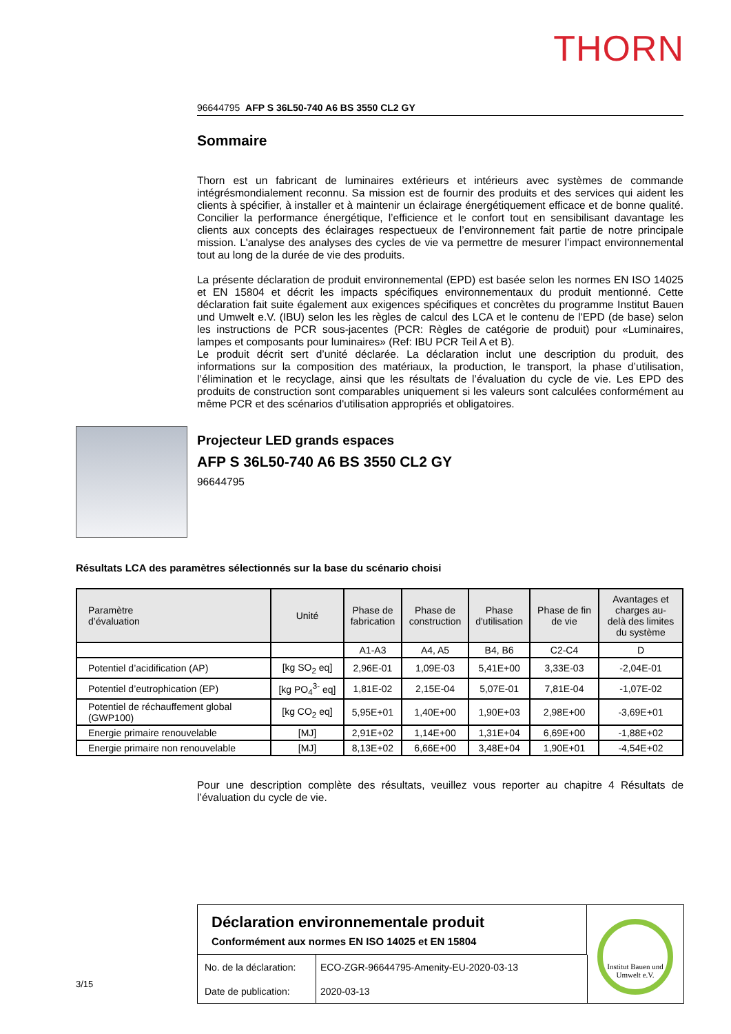THORN
96644795 AFP S 36L50-740 A6 BS 3550 CL2 GY
Sommaire
Thorn est un fabricant de luminaires extérieurs et intérieurs avec systèmes de commande intégrésmondialement reconnu. Sa mission est de fournir des produits et des services qui aident les clients à spécifier, à installer et à maintenir un éclairage énergétiquement efficace et de bonne qualité. Concilier la performance énergétique, l’efficience et le confort tout en sensibilisant davantage les clients aux concepts des éclairages respectueux de l’environnement fait partie de notre principale mission. L'analyse des analyses des cycles de vie va permettre de mesurer l’impact environnemental tout au long de la durée de vie des produits.
La présente déclaration de produit environnemental (EPD) est basée selon les normes EN ISO 14025 et EN 15804 et décrit les impacts spécifiques environnementaux du produit mentionné. Cette déclaration fait suite également aux exigences spécifiques et concrètes du programme Institut Bauen und Umwelt e.V. (IBU) selon les les règles de calcul des LCA et le contenu de l'EPD (de base) selon les instructions de PCR sous-jacentes (PCR: Règles de catégorie de produit) pour «Luminaires, lampes et composants pour luminaires» (Ref: IBU PCR Teil A et B).
Le produit décrit sert d’unité déclarée. La déclaration inclut une description du produit, des informations sur la composition des matériaux, la production, le transport, la phase d’utilisation, l’élimination et le recyclage, ainsi que les résultats de l’évaluation du cycle de vie. Les EPD des produits de construction sont comparables uniquement si les valeurs sont calculées conformément au même PCR et des scénarios d'utilisation appropriés et obligatoires.
Projecteur LED grands espaces
AFP S 36L50-740 A6 BS 3550 CL2 GY
96644795
Résultats LCA des paramètres sélectionnés sur la base du scénario choisi
| Paramètre d’évaluation | Unité | Phase de fabrication | Phase de construction | Phase d'utilisation | Phase de fin de vie | Avantages et charges au- delà des limites du système |
| --- | --- | --- | --- | --- | --- | --- |
| | | A1-A3 | A4, A5 | B4, B6 | C2-C4 | D |
| Potentiel d’acidification (AP) | [kg SO<sub>2</sub> eq] | 2,96E-01 | 1,09E-03 | 5,41E+00 | 3,33E-03 | -2,04E-01 |
| Potentiel d’eutrophication (EP) | [kg PO<sub>4</sub><sup>3-</sup> eq] | 1,81E-02 | 2,15E-04 | 5,07E-01 | 7,81E-04 | -1,07E-02 |
| Potentiel de réchauffement global (GWP100) | [kg CO<sub>2</sub> eq] | 5,95E+01 | 1,40E+00 | 1,90E+03 | 2,98E+00 | -3,69E+01 |
| Energie primaire renouvelable | [MJ] | 2,91E+02 | 1,14E+00 | 1,31E+04 | 6,69E+00 | -1,88E+02 |
| Energie primaire non renouvelable | [MJ] | 8,13E+02 | 6,66E+00 | 3,48E+04 | 1,90E+01 | -4,54E+02 |
Pour une description complète des résultats, veuillez vous reporter au chapitre 4 Résultats de l’évaluation du cycle de vie.
3/15
Déclaration environnementale produit
Conformément aux normes EN ISO 14025 et EN 15804
| No. de la déclaration: | ECO-ZGR-96644795-Amenity-EU-2020-03-13 |
| Date de publication: | 2020-03-13 |
Institut Bauen und Umwelt e.V.